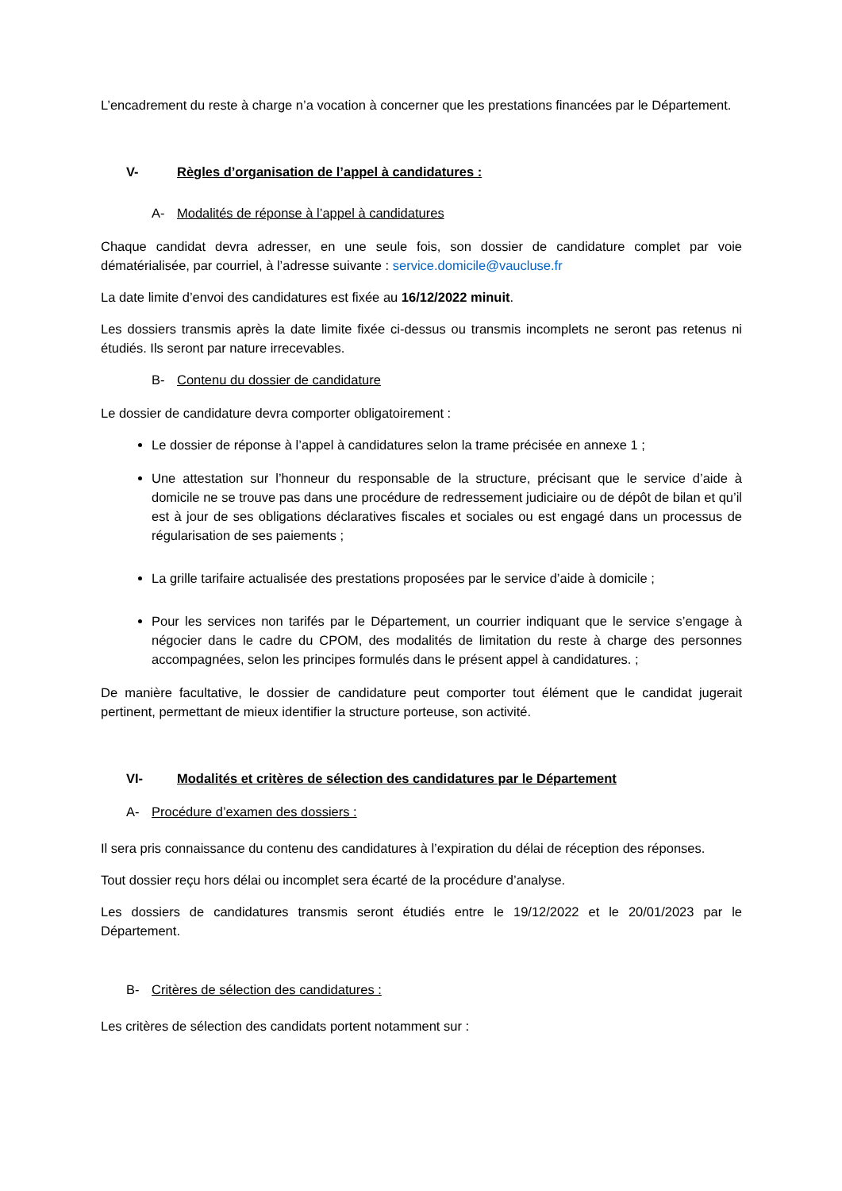L’encadrement du reste à charge n’a vocation à concerner que les prestations financées par le Département.
V- Règles d’organisation de l’appel à candidatures :
A- Modalités de réponse à l’appel à candidatures
Chaque candidat devra adresser, en une seule fois, son dossier de candidature complet par voie dématérialisée, par courriel, à l’adresse suivante : service.domicile@vaucluse.fr
La date limite d’envoi des candidatures est fixée au 16/12/2022 minuit.
Les dossiers transmis après la date limite fixée ci-dessus ou transmis incomplets ne seront pas retenus ni étudiés. Ils seront par nature irrecevables.
B- Contenu du dossier de candidature
Le dossier de candidature devra comporter obligatoirement :
Le dossier de réponse à l’appel à candidatures selon la trame précisée en annexe 1 ;
Une attestation sur l’honneur du responsable de la structure, précisant que le service d’aide à domicile ne se trouve pas dans une procédure de redressement judiciaire ou de dépôt de bilan et qu’il est à jour de ses obligations déclaratives fiscales et sociales ou est engagé dans un processus de régularisation de ses paiements ;
La grille tarifaire actualisée des prestations proposées par le service d’aide à domicile ;
Pour les services non tarifés par le Département, un courrier indiquant que le service s’engage à négocier dans le cadre du CPOM, des modalités de limitation du reste à charge des personnes accompagnées, selon les principes formulés dans le présent appel à candidatures. ;
De manière facultative, le dossier de candidature peut comporter tout élément que le candidat jugerait pertinent, permettant de mieux identifier la structure porteuse, son activité.
VI- Modalités et critères de sélection des candidatures par le Département
A- Procédure d’examen des dossiers :
Il sera pris connaissance du contenu des candidatures à l’expiration du délai de réception des réponses.
Tout dossier reçu hors délai ou incomplet sera écarté de la procédure d’analyse.
Les dossiers de candidatures transmis seront étudiés entre le 19/12/2022 et le 20/01/2023 par le Département.
B- Critères de sélection des candidatures :
Les critères de sélection des candidats portent notamment sur :